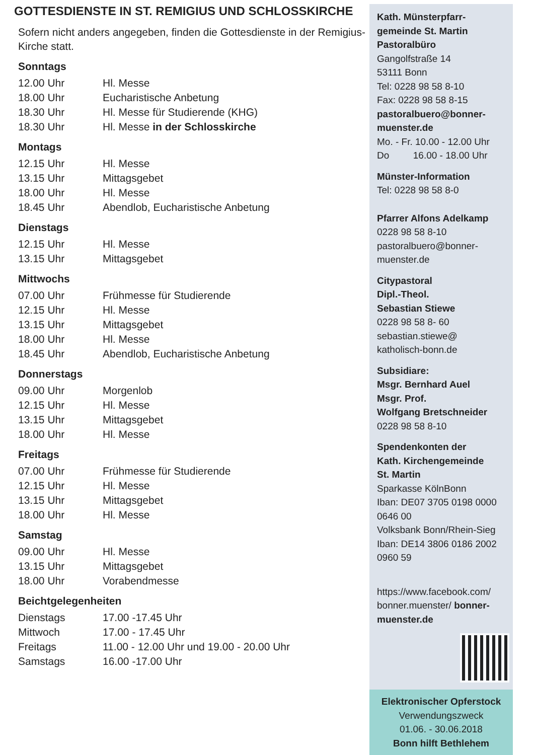GOTTESDIENSTE IN ST. REMIGIUS UND SCHLOSSKIRCHE
Sofern nicht anders angegeben, finden die Gottesdienste in der Remigius-Kirche statt.
Sonntags
| 12.00 Uhr | Hl. Messe |
| 18.00 Uhr | Eucharistische Anbetung |
| 18.30 Uhr | Hl. Messe für Studierende (KHG) |
| 18.30 Uhr | Hl. Messe in der Schlosskirche |
Montags
| 12.15 Uhr | Hl. Messe |
| 13.15 Uhr | Mittagsgebet |
| 18.00 Uhr | Hl. Messe |
| 18.45 Uhr | Abendlob, Eucharistische Anbetung |
Dienstags
| 12.15 Uhr | Hl. Messe |
| 13.15 Uhr | Mittagsgebet |
Mittwochs
| 07.00 Uhr | Frühmesse für Studierende |
| 12.15 Uhr | Hl. Messe |
| 13.15 Uhr | Mittagsgebet |
| 18.00 Uhr | Hl. Messe |
| 18.45 Uhr | Abendlob, Eucharistische Anbetung |
Donnerstags
| 09.00 Uhr | Morgenlob |
| 12.15 Uhr | Hl. Messe |
| 13.15 Uhr | Mittagsgebet |
| 18.00 Uhr | Hl. Messe |
Freitags
| 07.00 Uhr | Frühmesse für Studierende |
| 12.15 Uhr | Hl. Messe |
| 13.15 Uhr | Mittagsgebet |
| 18.00 Uhr | Hl. Messe |
Samstag
| 09.00 Uhr | Hl. Messe |
| 13.15 Uhr | Mittagsgebet |
| 18.00 Uhr | Vorabendmesse |
Beichtgelegenheiten
| Dienstags | 17.00 -17.45 Uhr |
| Mittwoch | 17.00 - 17.45 Uhr |
| Freitags | 11.00 - 12.00 Uhr und 19.00 - 20.00 Uhr |
| Samstags | 16.00 -17.00 Uhr |
Kath. Münsterpfarr-
gemeinde St. Martin
Pastoralbüro
Gangolfstraße 14
53111 Bonn
Tel: 0228 98 58 8-10
Fax: 0228 98 58 8-15
pastoralbuero@bonner-
muenster.de
Mo. - Fr. 10.00 - 12.00 Uhr
Do 16.00 - 18.00 Uhr
Münster-Information
Tel: 0228 98 58 8-0
Pfarrer Alfons Adelkamp
0228 98 58 8-10
pastoralbuero@bonner-
muenster.de
Citypastoral
Dipl.-Theol.
Sebastian Stiewe
0228 98 58 8- 60
sebastian.stiewe@
katholisch-bonn.de
Subsidiare:
Msgr. Bernhard Auel
Msgr. Prof.
Wolfgang Bretschneider
0228 98 58 8-10
Spendenkonten der
Kath. Kirchengemeinde
St. Martin
Sparkasse KölnBonn
Iban: DE07 3705 0198 0000 0646 00
Volksbank Bonn/Rhein-Sieg
Iban: DE14 3806 0186 2002 0960 59
https://www.facebook.com/ bonner.muenster/ bonner-
muenster.de
Elektronischer Opferstock
Verwendungszweck
01.06. - 30.06.2018
Bonn hilft Bethlehem